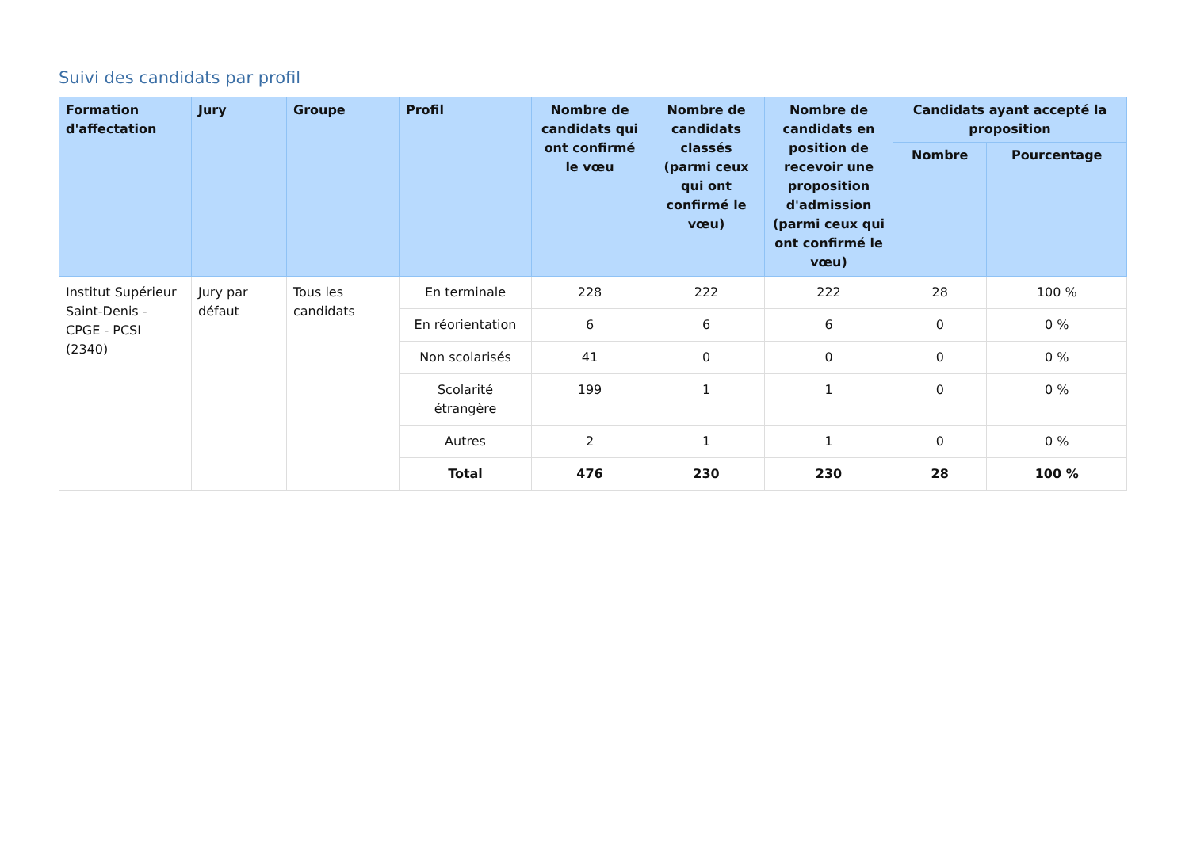Suivi des candidats par profil
| Formation d'affectation | Jury | Groupe | Profil | Nombre de candidats qui ont confirmé le vœu | Nombre de candidats classés (parmi ceux qui ont confirmé le vœu) | Nombre de candidats en position de recevoir une proposition d'admission (parmi ceux qui ont confirmé le vœu) | Candidats ayant accepté la proposition | |
| --- | --- | --- | --- | --- | --- | --- | --- | --- |
| | | | | | | | Nombre | Pourcentage |
| Institut Supérieur Saint-Denis - CPGE - PCSI (2340) | Jury par défaut | Tous les candidats | En terminale | 228 | 222 | 222 | 28 | 100 % |
| | | | En réorientation | 6 | 6 | 6 | 0 | 0 % |
| | | | Non scolarisés | 41 | 0 | 0 | 0 | 0 % |
| | | | Scolarité étrangère | 199 | 1 | 1 | 0 | 0 % |
| | | | Autres | 2 | 1 | 1 | 0 | 0 % |
| | | | Total | 476 | 230 | 230 | 28 | 100 % |